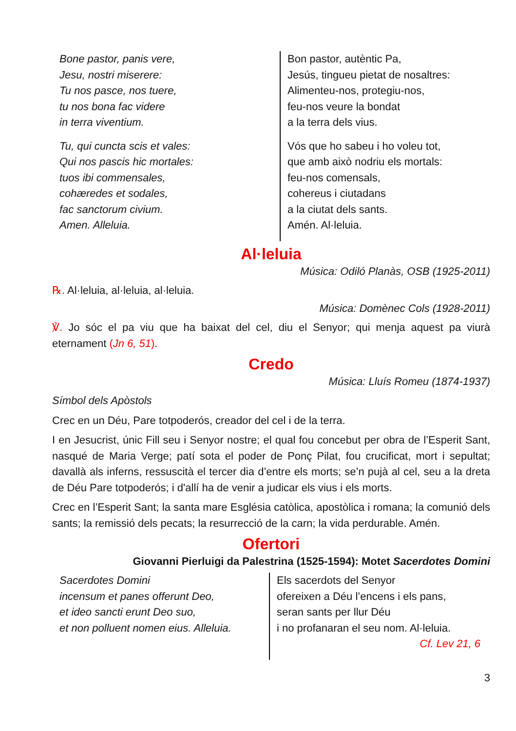Bone pastor, panis vere,
Jesu, nostri miserere:
Tu nos pasce, nos tuere,
tu nos bona fac videre
in terra viventium.
Tu, qui cuncta scis et vales:
Qui nos pascis hic mortales:
tuos ibi commensales,
cohæredes et sodales,
fac sanctorum civium.
Amen. Alleluia.
Bon pastor, autèntic Pa,
Jesús, tingueu pietat de nosaltres:
Alimenteu-nos, protegiu-nos,
feu-nos veure la bondat
a la terra dels vius.
Vós que ho sabeu i ho voleu tot,
que amb això nodriu els mortals:
feu-nos comensals,
cohereus i ciutadans
a la ciutat dels sants.
Amén. Al·leluia.
Al·leluia
Música: Odiló Planàs, OSB (1925-2011)
℞. Al·leluia, al·leluia, al·leluia.
Música: Domènec Cols (1928-2011)
℣. Jo sóc el pa viu que ha baixat del cel, diu el Senyor; qui menja aquest pa viurà eternament (Jn 6, 51).
Credo
Música: Lluís Romeu (1874-1937)
Símbol dels Apòstols
Crec en un Déu, Pare totpoderós, creador del cel i de la terra.
I en Jesucrist, únic Fill seu i Senyor nostre; el qual fou concebut per obra de l’Esperit Sant, nasqué de Maria Verge; patí sota el poder de Ponç Pilat, fou crucificat, mort i sepultat; davallà als inferns, ressuscità el tercer dia d’entre els morts; se’n pujà al cel, seu a la dreta de Déu Pare totpoderós; i d'allí ha de venir a judicar els vius i els morts.
Crec en l’Esperit Sant; la santa mare Església catòlica, apostòlica i romana; la comunió dels sants; la remissió dels pecats; la resurrecció de la carn; la vida perdurable. Amén.
Ofertori
Giovanni Pierluigi da Palestrina (1525-1594): Motet Sacerdotes Domini
Sacerdotes Domini
incensum et panes offerunt Deo,
et ideo sancti erunt Deo suo,
et non polluent nomen eius. Alleluia.
Els sacerdots del Senyor
ofereixen a Déu l’encens i els pans,
seran sants per llur Déu
i no profanaran el seu nom. Al·leluia.
Cf. Lev 21, 6
3